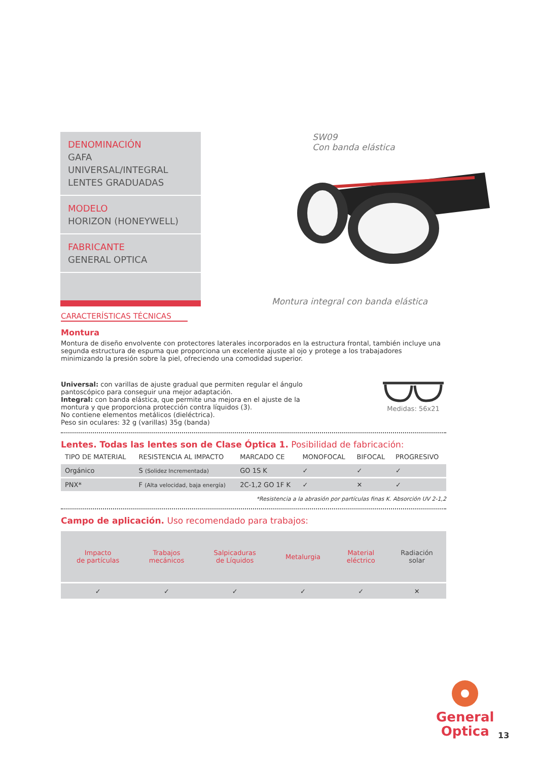DENOMINACIÓN
GAFA UNIVERSAL/INTEGRAL
LENTES GRADUADAS
MODELO
HORIZON (HONEYWELL)
FABRICANTE
GENERAL OPTICA
SW09
Con banda elástica
Montura integral con banda elástica
CARACTERÍSTICAS TÉCNICAS
Montura
Montura de diseño envolvente con protectores laterales incorporados en la estructura frontal, también incluye una segunda estructura de espuma que proporciona un excelente ajuste al ojo y protege a los trabajadores minimizando la presión sobre la piel, ofreciendo una comodidad superior.
Universal: con varillas de ajuste gradual que permiten regular el ángulo pantoscópico para conseguir una mejor adaptación.
Integral: con banda elástica, que permite una mejora en el ajuste de la montura y que proporciona protección contra líquidos (3).
No contiene elementos metálicos (dieléctrica).
Peso sin oculares: 32 g (varillas) 35g (banda)
Medidas: 56x21
Lentes. Todas las lentes son de Clase Óptica 1. Posibilidad de fabricación:
| TIPO DE MATERIAL | RESISTENCIA AL IMPACTO | MARCADO CE | MONOFOCAL | BIFOCAL | PROGRESIVO |
| --- | --- | --- | --- | --- | --- |
| Orgánico | S (Solidez Incrementada) | GO 1S K | ✓ | ✓ | ✓ |
| PNX* | F (Alta velocidad, baja energía) | 2C-1,2 GO 1F K | ✓ | ✕ | ✓ |
*Resistencia a la abrasión por partículas finas K. Absorción UV 2-1,2
Campo de aplicación. Uso recomendado para trabajos:
| Impacto de partículas | Trabajos mecánicos | Salpicaduras de Líquidos | Metalurgia | Material eléctrico | Radiación solar |
| ✓ | ✓ | ✓ | ✓ | ✓ | ✕ |
General
Optica
13